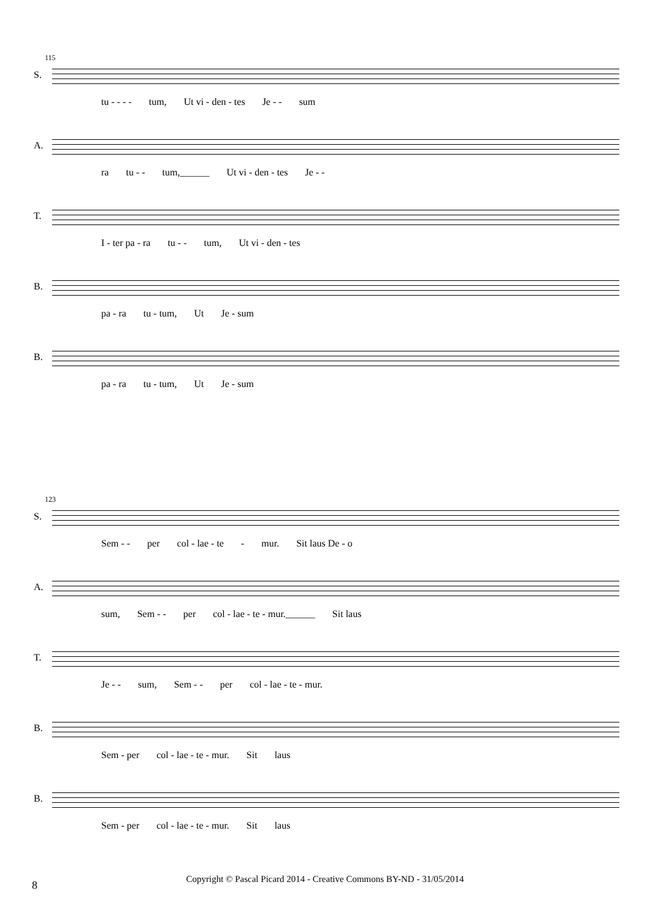115
S.
tu - - - - tum, Ut vi - den - tes Je - - sum
A.
ra tu - - tum,______ Ut vi - den - tes Je - -
T.
I - ter pa - ra tu - - tum, Ut vi - den - tes
B.
pa - ra tu - tum, Ut Je - sum
B.
pa - ra tu - tum, Ut Je - sum
123
S.
Sem - - per col - lae - te - mur. Sit laus De - o
A.
sum, Sem - - per col - lae - te - mur.______ Sit laus
T.
Je - - sum, Sem - - per col - lae - te - mur.
B.
Sem - per col - lae - te - mur. Sit laus
B.
Sem - per col - lae - te - mur. Sit laus
8
Copyright © Pascal Picard 2014 - Creative Commons BY-ND - 31/05/2014